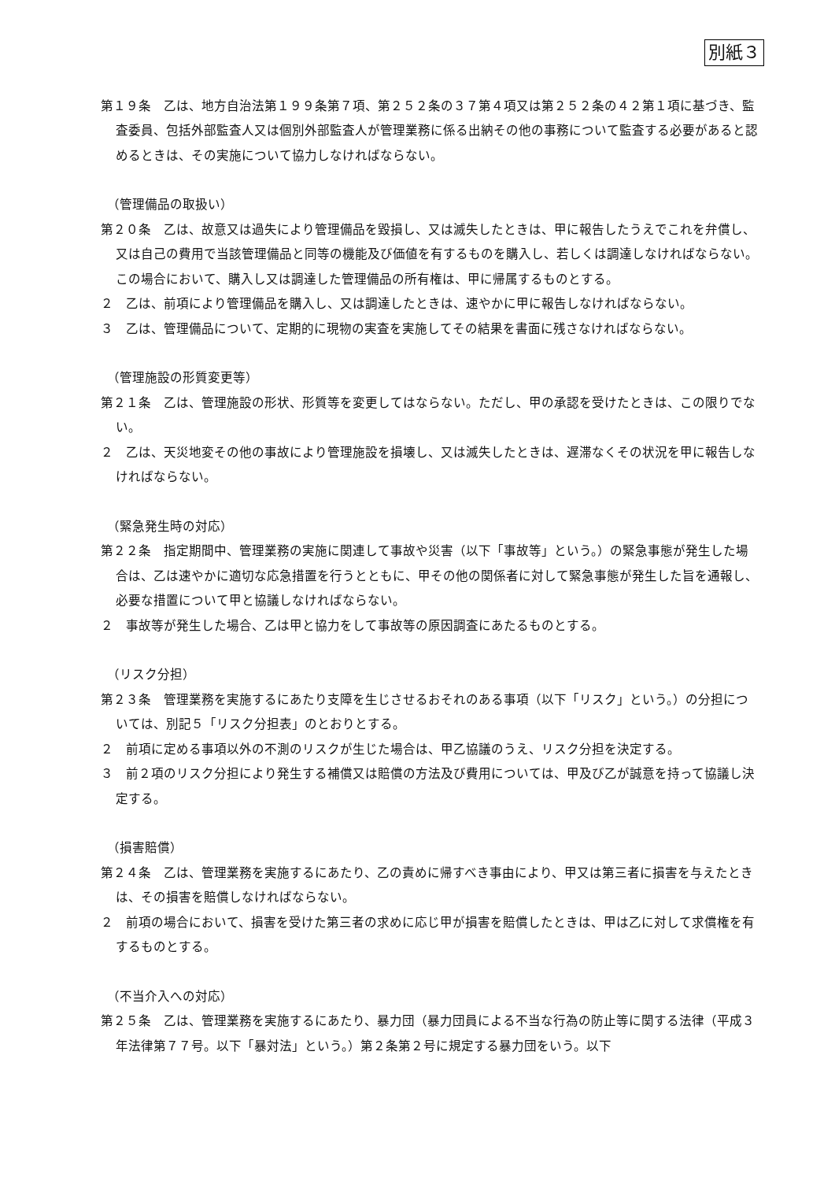別紙３
第１９条　乙は、地方自治法第１９９条第７項、第２５２条の３７第４項又は第２５２条の４２第１項に基づき、監査委員、包括外部監査人又は個別外部監査人が管理業務に係る出納その他の事務について監査する必要があると認めるときは、その実施について協力しなければならない。
（管理備品の取扱い）
第２０条　乙は、故意又は過失により管理備品を毀損し、又は滅失したときは、甲に報告したうえでこれを弁償し、又は自己の費用で当該管理備品と同等の機能及び価値を有するものを購入し、若しくは調達しなければならない。この場合において、購入し又は調達した管理備品の所有権は、甲に帰属するものとする。
２　乙は、前項により管理備品を購入し、又は調達したときは、速やかに甲に報告しなければならない。
３　乙は、管理備品について、定期的に現物の実査を実施してその結果を書面に残さなければならない。
（管理施設の形質変更等）
第２１条　乙は、管理施設の形状、形質等を変更してはならない。ただし、甲の承認を受けたときは、この限りでない。
２　乙は、天災地変その他の事故により管理施設を損壊し、又は滅失したときは、遅滞なくその状況を甲に報告しなければならない。
（緊急発生時の対応）
第２２条　指定期間中、管理業務の実施に関連して事故や災害（以下「事故等」という。）の緊急事態が発生した場合は、乙は速やかに適切な応急措置を行うとともに、甲その他の関係者に対して緊急事態が発生した旨を通報し、必要な措置について甲と協議しなければならない。
２　事故等が発生した場合、乙は甲と協力をして事故等の原因調査にあたるものとする。
（リスク分担）
第２３条　管理業務を実施するにあたり支障を生じさせるおそれのある事項（以下「リスク」という。）の分担については、別記５「リスク分担表」のとおりとする。
２　前項に定める事項以外の不測のリスクが生じた場合は、甲乙協議のうえ、リスク分担を決定する。
３　前２項のリスク分担により発生する補償又は賠償の方法及び費用については、甲及び乙が誠意を持って協議し決定する。
（損害賠償）
第２４条　乙は、管理業務を実施するにあたり、乙の責めに帰すべき事由により、甲又は第三者に損害を与えたときは、その損害を賠償しなければならない。
２　前項の場合において、損害を受けた第三者の求めに応じ甲が損害を賠償したときは、甲は乙に対して求償権を有するものとする。
（不当介入への対応）
第２５条　乙は、管理業務を実施するにあたり、暴力団（暴力団員による不当な行為の防止等に関する法律（平成３年法律第７７号。以下「暴対法」という。）第２条第２号に規定する暴力団をいう。以下